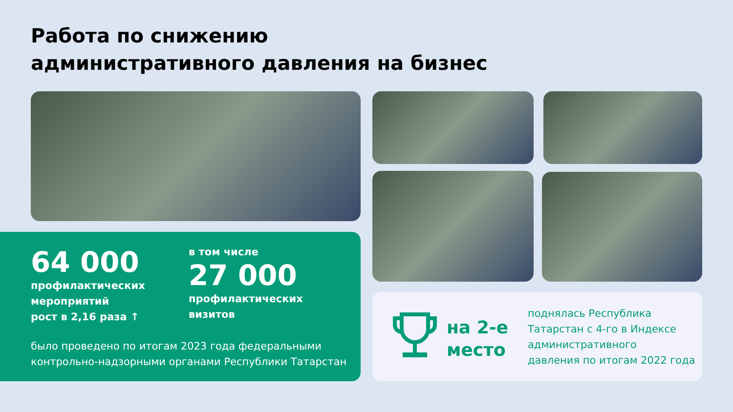Работа по снижению
административного давления на бизнес
64 000
профилактических
мероприятий
рост в 2,16 раза ↑
в том числе
27 000
профилактических
визитов
было проведено по итогам 2023 года федеральными
контрольно-надзорными органами Республики Татарстан
на 2-е
место
поднялась Республика
Татарстан с 4-го в Индексе
административного
давления по итогам 2022 года